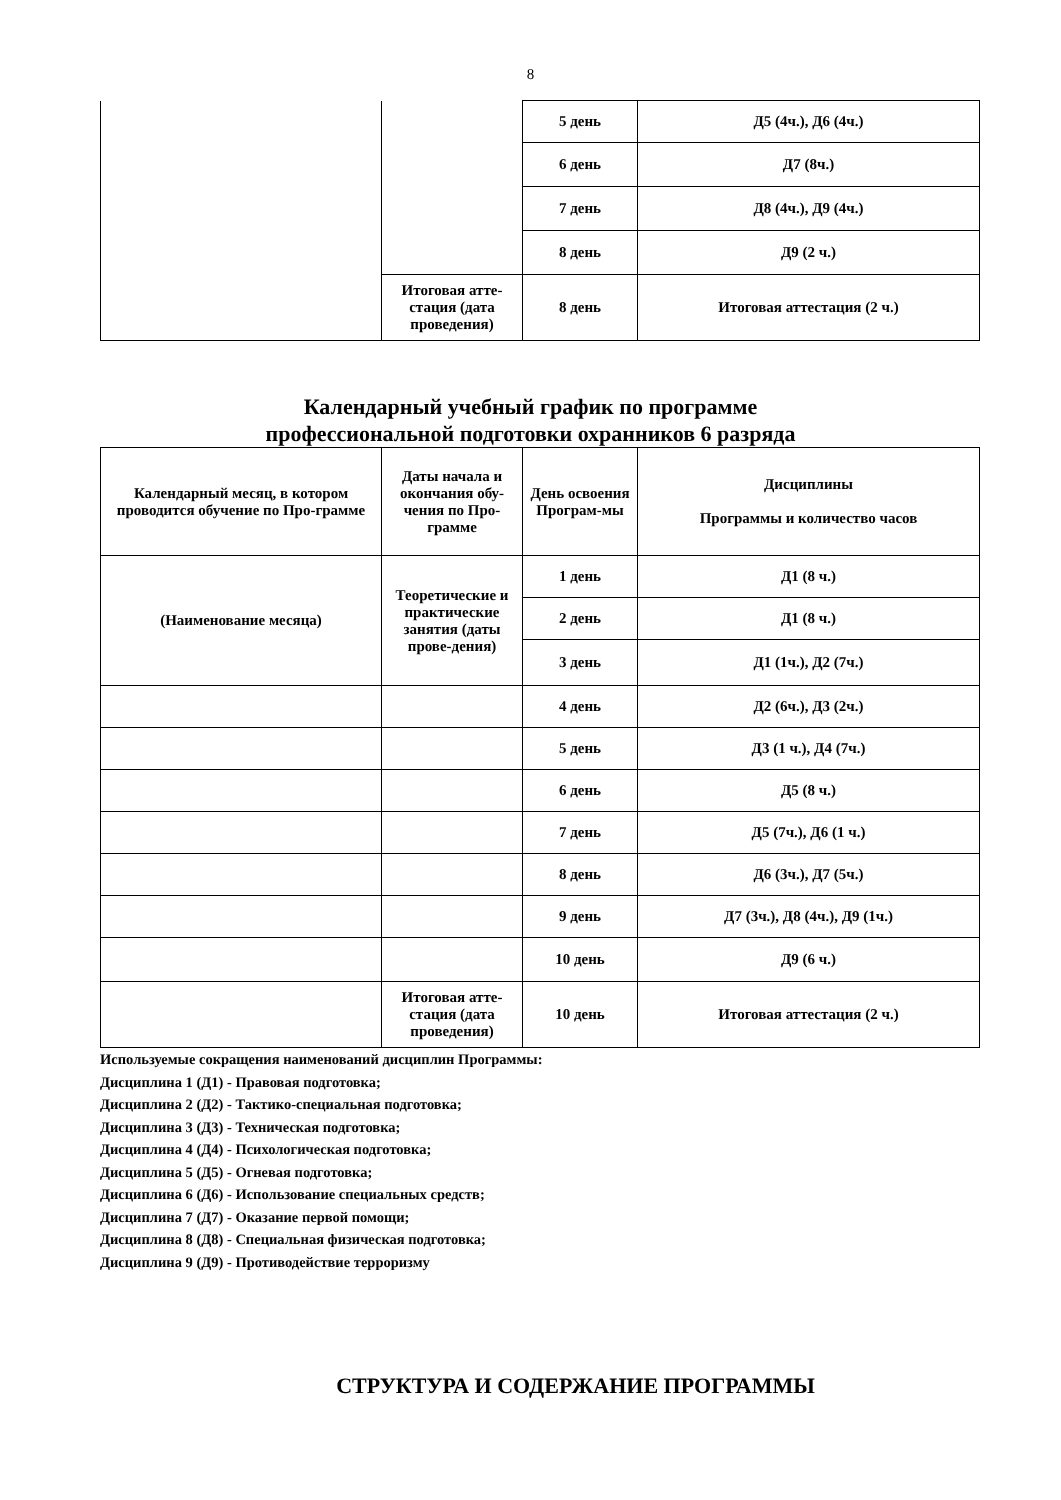8
| | | 5 день | Д5 (4ч.), Д6 (4ч.) |
| | | 6 день | Д7 (8ч.) |
| | | 7 день | Д8 (4ч.), Д9 (4ч.) |
| | | 8 день | Д9 (2 ч.) |
| | Итоговая атте-стация (дата проведения) | 8 день | Итоговая аттестация (2 ч.) |
Календарный учебный график по программе
профессиональной подготовки охранников 6 разряда
| Календарный месяц, в котором проводится обучение по Про-грамме | Даты начала и окончания обу-чения по Про-грамме | День освоения Програм-мы | Дисциплины Программы и количество часов |
| --- | --- | --- | --- |
| (Наименование месяца) | Теоретические и практические занятия (даты прове-дения) | 1 день | Д1 (8 ч.) |
| | | 2 день | Д1 (8 ч.) |
| | | 3 день | Д1 (1ч.), Д2 (7ч.) |
| | | 4 день | Д2 (6ч.), Д3 (2ч.) |
| | | 5 день | Д3 (1 ч.), Д4 (7ч.) |
| | | 6 день | Д5 (8 ч.) |
| | | 7 день | Д5 (7ч.), Д6 (1 ч.) |
| | | 8 день | Д6 (3ч.), Д7 (5ч.) |
| | | 9 день | Д7 (3ч.), Д8 (4ч.), Д9 (1ч.) |
| | | 10 день | Д9 (6 ч.) |
| | Итоговая атте-стация (дата проведения) | 10 день | Итоговая аттестация (2 ч.) |
Используемые сокращения наименований дисциплин Программы:
Дисциплина 1 (Д1) - Правовая подготовка;
Дисциплина 2 (Д2) - Тактико-специальная подготовка;
Дисциплина 3 (Д3) - Техническая подготовка;
Дисциплина 4 (Д4) - Психологическая подготовка;
Дисциплина 5 (Д5) - Огневая подготовка;
Дисциплина 6 (Д6) - Использование специальных средств;
Дисциплина 7 (Д7) - Оказание первой помощи;
Дисциплина 8 (Д8) - Специальная физическая подготовка;
Дисциплина 9 (Д9) - Противодействие терроризму
СТРУКТУРА И СОДЕРЖАНИЕ ПРОГРАММЫ